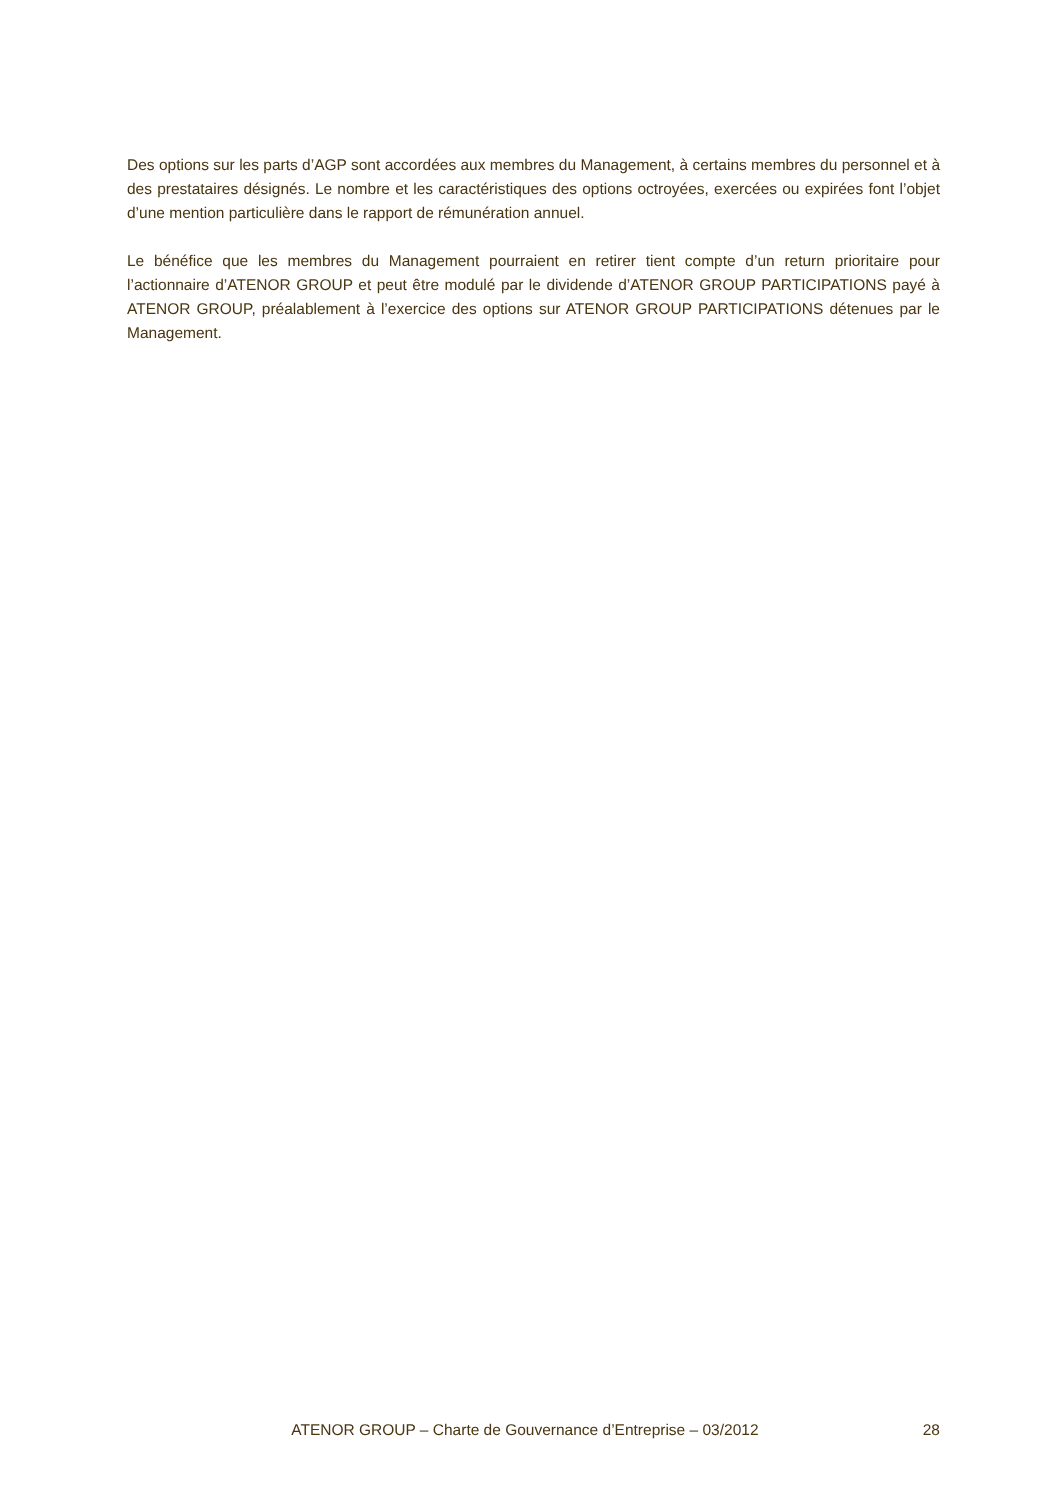Des options sur les parts d’AGP sont accordées aux membres du Management, à certains membres du personnel et à des prestataires désignés. Le nombre et les caractéristiques des options octroyées, exercées ou expirées font l’objet d’une mention particulière dans le rapport de rémunération annuel.
Le bénéfice que les membres du Management pourraient en retirer tient compte d’un return prioritaire pour l’actionnaire d’ATENOR GROUP et peut être modulé par le dividende d’ATENOR GROUP PARTICIPATIONS payé à ATENOR GROUP, préalablement à l’exercice des options sur ATENOR GROUP PARTICIPATIONS détenues par le Management.
ATENOR GROUP – Charte de Gouvernance d’Entreprise – 03/2012 28